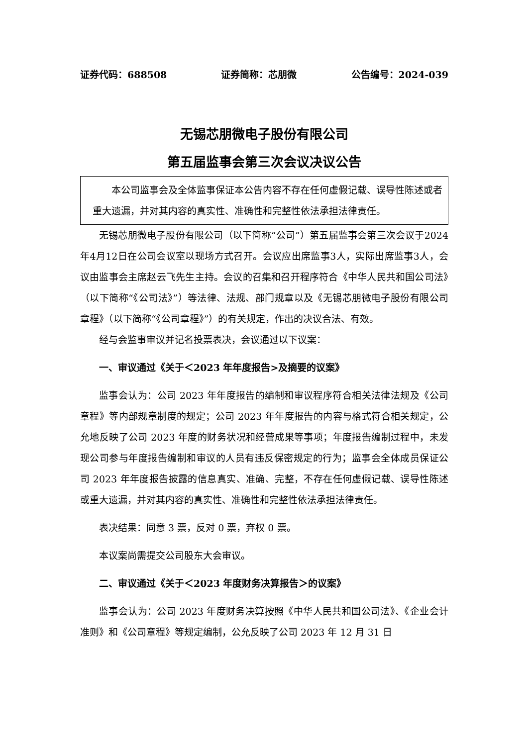证券代码：688508 证券简称：芯朋微 公告编号：2024-039
无锡芯朋微电子股份有限公司
第五届监事会第三次会议决议公告
本公司监事会及全体监事保证本公告内容不存在任何虚假记载、误导性陈述或者重大遗漏，并对其内容的真实性、准确性和完整性依法承担法律责任。
无锡芯朋微电子股份有限公司（以下简称“公司”）第五届监事会第三次会议于2024年4月12日在公司会议室以现场方式召开。会议应出席监事3人，实际出席监事3人，会议由监事会主席赵云飞先生主持。会议的召集和召开程序符合《中华人民共和国公司法》（以下简称“《公司法》”）等法律、法规、部门规章以及《无锡芯朋微电子股份有限公司章程》（以下简称“《公司章程》”）的有关规定，作出的决议合法、有效。
经与会监事审议并记名投票表决，会议通过以下议案：
一、审议通过《关于＜2023 年年度报告>及摘要的议案》
监事会认为：公司 2023 年年度报告的编制和审议程序符合相关法律法规及《公司章程》等内部规章制度的规定；公司 2023 年年度报告的内容与格式符合相关规定，公允地反映了公司 2023 年度的财务状况和经营成果等事项；年度报告编制过程中，未发现公司参与年度报告编制和审议的人员有违反保密规定的行为；监事会全体成员保证公司 2023 年年度报告披露的信息真实、准确、完整，不存在任何虚假记载、误导性陈述或重大遗漏，并对其内容的真实性、准确性和完整性依法承担法律责任。
表决结果：同意 3 票，反对 0 票，弃权 0 票。
本议案尚需提交公司股东大会审议。
二、审议通过《关于＜2023 年度财务决算报告＞的议案》
监事会认为：公司 2023 年度财务决算按照《中华人民共和国公司法》、《企业会计准则》和《公司章程》等规定编制，公允反映了公司 2023 年 12 月 31 日